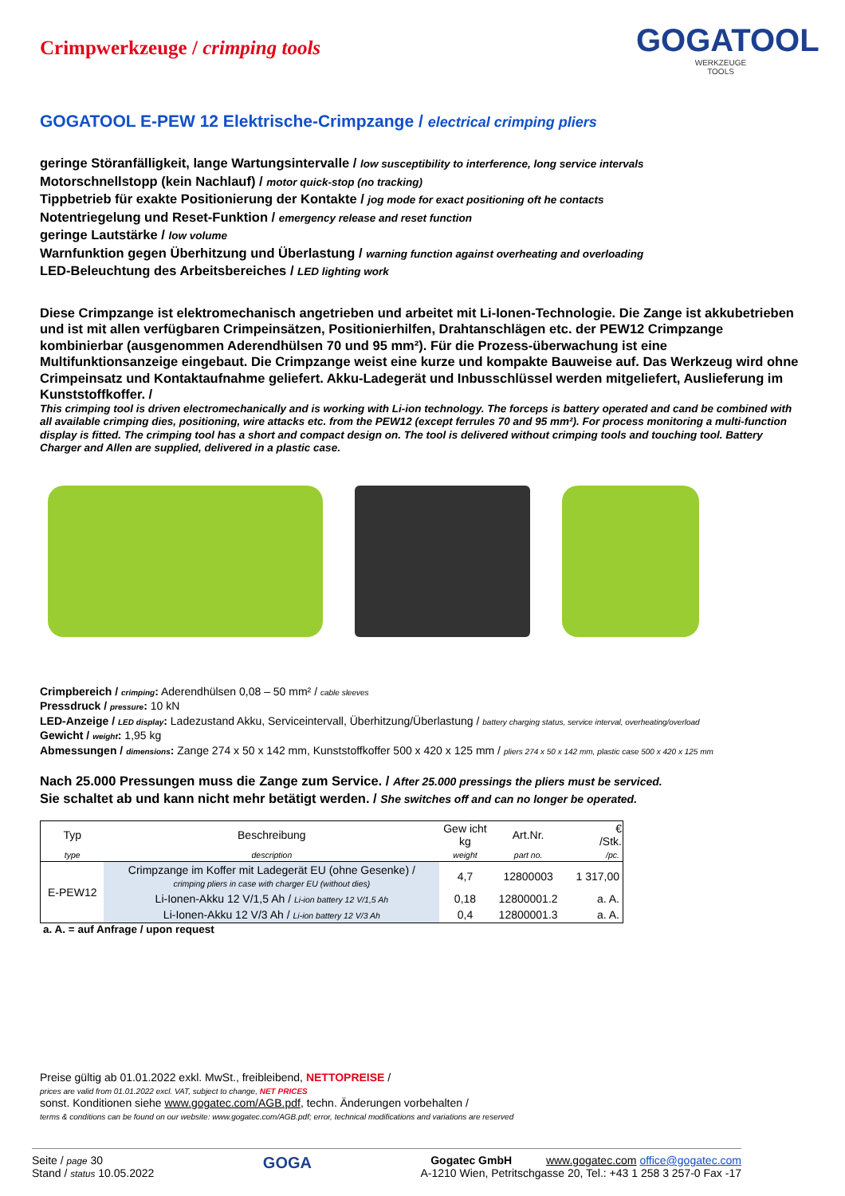Crimpwerkzeuge / crimping tools
GOGATOOL
WERKZEUGE
TOOLS
GOGATOOL E-PEW 12 Elektrische-Crimpzange / electrical crimping pliers
geringe Störanfälligkeit, lange Wartungsintervalle / low susceptibility to interference, long service intervals
Motorschnellstopp (kein Nachlauf) / motor quick-stop (no tracking)
Tippbetrieb für exakte Positionierung der Kontakte / jog mode for exact positioning oft he contacts
Notentriegelung und Reset-Funktion / emergency release and reset function
geringe Lautstärke / low volume
Warnfunktion gegen Überhitzung und Überlastung / warning function against overheating and overloading
LED-Beleuchtung des Arbeitsbereiches / LED lighting work
Diese Crimpzange ist elektromechanisch angetrieben und arbeitet mit Li-Ionen-Technologie. Die Zange ist akkubetrieben und ist mit allen verfügbaren Crimpeinsätzen, Positionierhilfen, Drahtanschlägen etc. der PEW12 Crimpzange kombinierbar (ausgenommen Aderendhülsen 70 und 95 mm²). Für die Prozess-überwachung ist eine Multifunktionsanzeige eingebaut. Die Crimpzange weist eine kurze und kompakte Bauweise auf. Das Werkzeug wird ohne Crimpeinsatz und Kontaktaufnahme geliefert. Akku-Ladegerät und Inbusschlüssel werden mitgeliefert, Auslieferung im Kunststoffkoffer. /
This crimping tool is driven electromechanically and is working with Li-ion technology. The forceps is battery operated and cand be combined with all available crimping dies, positioning, wire attacks etc. from the PEW12 (except ferrules 70 and 95 mm²). For process monitoring a multi-function display is fitted. The crimping tool has a short and compact design on. The tool is delivered without crimping tools and touching tool. Battery Charger and Allen are supplied, delivered in a plastic case.
Crimpbereich / crimping: Aderendhülsen 0,08 – 50 mm² / cable sleeves
Pressdruck / pressure: 10 kN
LED-Anzeige / LED display: Ladezustand Akku, Serviceintervall, Überhitzung/Überlastung / battery charging status, service interval, overheating/overload
Gewicht / weight: 1,95 kg
Abmessungen / dimensions: Zange 274 x 50 x 142 mm, Kunststoffkoffer 500 x 420 x 125 mm / pliers 274 x 50 x 142 mm, plastic case 500 x 420 x 125 mm
Nach 25.000 Pressungen muss die Zange zum Service. / After 25.000 pressings the pliers must be serviced.
Sie schaltet ab und kann nicht mehr betätigt werden. / She switches off and can no longer be operated.
| Typ | Beschreibung | Gew icht kg | Art.Nr. | € /Stk. |
| --- | --- | --- | --- | --- |
| type | description | weight | part no. | /pc. |
| E-PEW12 | Crimpzange im Koffer mit Ladegerät EU (ohne Gesenke) / crimping pliers in case with charger EU (without dies) | 4,7 | 12800003 | 1 317,00 |
| | Li-Ionen-Akku 12 V/1,5 Ah / Li-ion battery 12 V/1,5 Ah | 0,18 | 12800001.2 | a. A. |
| | Li-Ionen-Akku 12 V/3 Ah / Li-ion battery 12 V/3 Ah | 0,4 | 12800001.3 | a. A. |
a. A. = auf Anfrage / upon request
Preise gültig ab 01.01.2022 exkl. MwSt., freibleibend, NETTOPREISE /
prices are valid from 01.01.2022 excl. VAT, subject to change, NET PRICES
sonst. Konditionen siehe www.gogatec.com/AGB.pdf, techn. Änderungen vorbehalten /
terms & conditions can be found on our website: www.gogatec.com/AGB.pdf; error, technical modifications and variations are reserved
Seite / page 30
Stand / status 10.05.2022
GOGA
Gogatec GmbH www.gogatec.com office@gogatec.com
A-1210 Wien, Petritschgasse 20, Tel.: +43 1 258 3 257-0 Fax -17